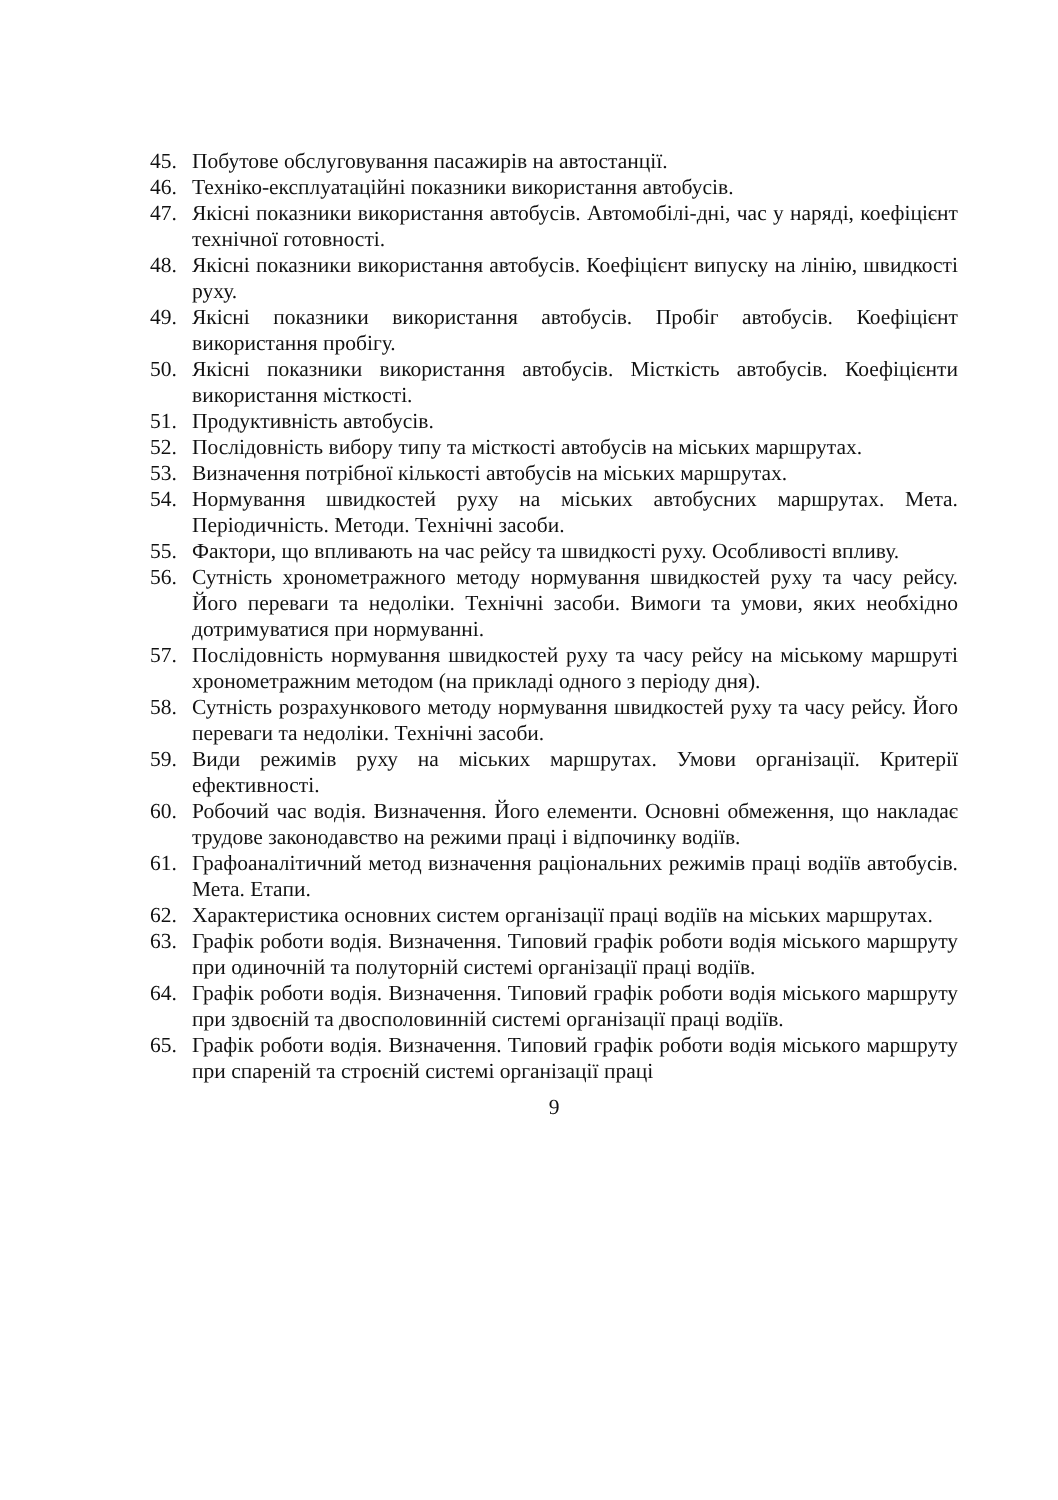45. Побутове обслуговування пасажирів на автостанції.
46. Техніко-експлуатаційні показники використання автобусів.
47. Якісні показники використання автобусів. Автомобілі-дні, час у наряді, коефіцієнт технічної готовності.
48. Якісні показники використання автобусів. Коефіцієнт випуску на лінію, швидкості руху.
49. Якісні показники використання автобусів. Пробіг автобусів. Коефіцієнт використання пробігу.
50. Якісні показники використання автобусів. Місткість автобусів. Коефіцієнти використання місткості.
51. Продуктивність автобусів.
52. Послідовність вибору типу та місткості автобусів на міських маршрутах.
53. Визначення потрібної кількості автобусів на міських маршрутах.
54. Нормування швидкостей руху на міських автобусних маршрутах. Мета. Періодичність. Методи. Технічні засоби.
55. Фактори, що впливають на час рейсу та швидкості руху. Особливості впливу.
56. Сутність хронометражного методу нормування швидкостей руху та часу рейсу. Його переваги та недоліки. Технічні засоби. Вимоги та умови, яких необхідно дотримуватися при нормуванні.
57. Послідовність нормування швидкостей руху та часу рейсу на міському маршруті хронометражним методом (на прикладі одного з періоду дня).
58. Сутність розрахункового методу нормування швидкостей руху та часу рейсу. Його переваги та недоліки. Технічні засоби.
59. Види режимів руху на міських маршрутах. Умови організації. Критерії ефективності.
60. Робочий час водія. Визначення. Його елементи. Основні обмеження, що накладає трудове законодавство на режими праці і відпочинку водіїв.
61. Графоаналітичний метод визначення раціональних режимів праці водіїв автобусів. Мета. Етапи.
62. Характеристика основних систем організації праці водіїв на міських маршрутах.
63. Графік роботи водія. Визначення. Типовий графік роботи водія міського маршруту при одиночній та полуторній системі організації праці водіїв.
64. Графік роботи водія. Визначення. Типовий графік роботи водія міського маршруту при здвоєній та двосполовинній системі організації праці водіїв.
65. Графік роботи водія. Визначення. Типовий графік роботи водія міського маршруту при спареній та строєній системі організації праці
9